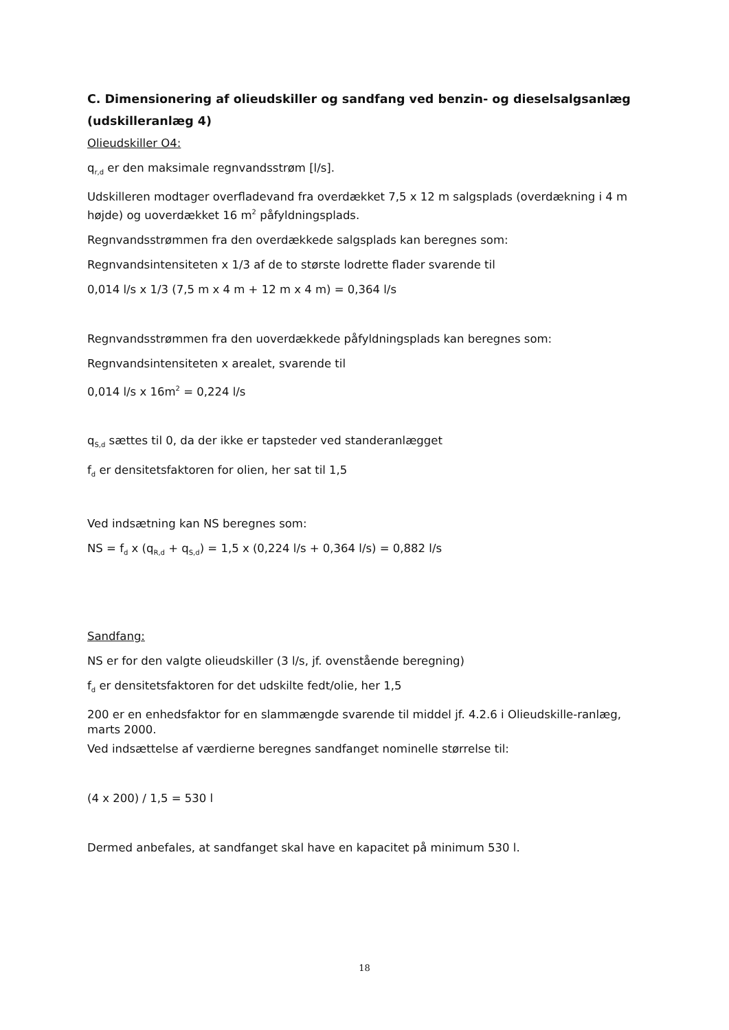C. Dimensionering af olieudskiller og sandfang ved benzin- og dieselsalgsanlæg (udskilleranlæg 4)
Olieudskiller O4:
q<sub>r,d</sub> er den maksimale regnvandsstrøm [l/s].
Udskilleren modtager overfladevand fra overdækket 7,5 x 12 m salgsplads (overdækning i 4 m højde) og uoverdækket 16 m<sup>2</sup> påfyldningsplads.
Regnvandsstrømmen fra den overdækkede salgsplads kan beregnes som:
Regnvandsintensiteten x 1/3 af de to største lodrette flader svarende til
0,014 l/s x 1/3 (7,5 m x 4 m + 12 m x 4 m) = 0,364 l/s
Regnvandsstrømmen fra den uoverdækkede påfyldningsplads kan beregnes som:
Regnvandsintensiteten x arealet, svarende til
0,014 l/s x 16m<sup>2</sup> = 0,224 l/s
q<sub>S,d</sub> sættes til 0, da der ikke er tapsteder ved standeranlægget
f<sub>d</sub> er densitetsfaktoren for olien, her sat til 1,5
Ved indsætning kan NS beregnes som:
NS = f<sub>d</sub> x (q<sub>R,d</sub> + q<sub>S,d</sub>) = 1,5 x (0,224 l/s + 0,364 l/s) = 0,882 l/s
Sandfang:
NS er for den valgte olieudskiller (3 l/s, jf. ovenstående beregning)
f<sub>d</sub> er densitetsfaktoren for det udskilte fedt/olie, her 1,5
200 er en enhedsfaktor for en slammængde svarende til middel jf. 4.2.6 i Olieudskille-ranlæg, marts 2000.
Ved indsættelse af værdierne beregnes sandfanget nominelle størrelse til:
(4 x 200) / 1,5 = 530 l
Dermed anbefales, at sandfanget skal have en kapacitet på minimum 530 l.
18